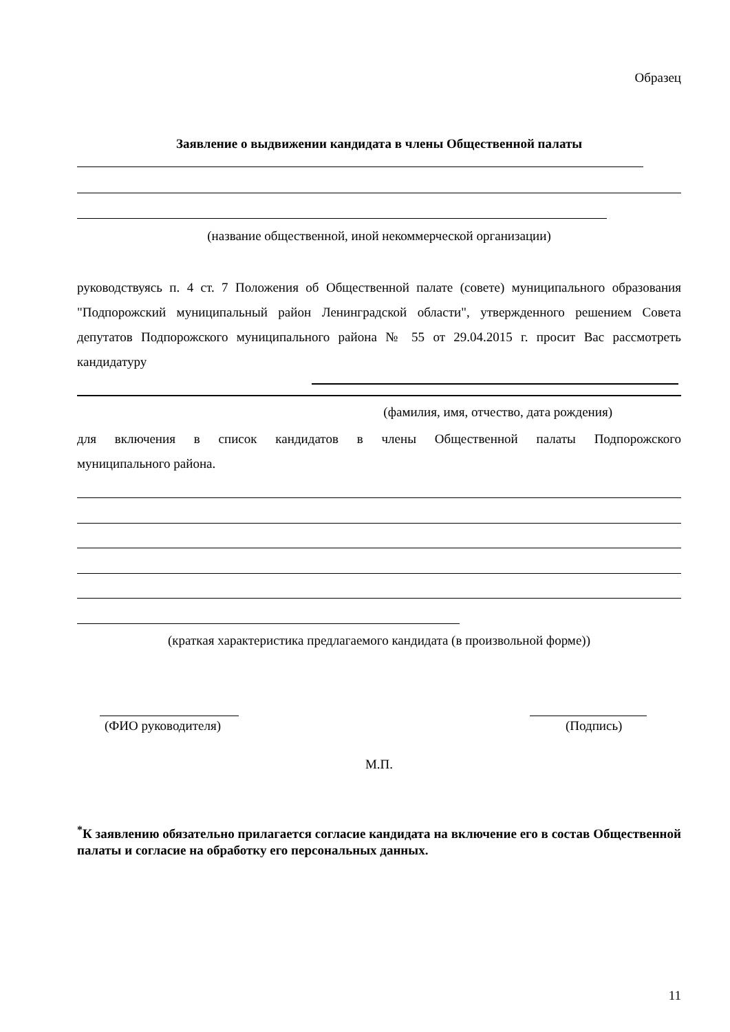Образец
Заявление о выдвижении кандидата в члены Общественной палаты
(название общественной, иной некоммерческой организации)
руководствуясь п. 4 ст. 7 Положения об Общественной палате (совете) муниципального образования "Подпорожский муниципальный район Ленинградской области", утвержденного решением Совета депутатов Подпорожского муниципального района № 55 от 29.04.2015 г. просит Вас рассмотреть кандидатуру
(фамилия, имя, отчество, дата рождения)
для включения в список кандидатов в члены Общественной палаты Подпорожского
муниципального района.
(краткая характеристика предлагаемого кандидата (в произвольной форме))
(ФИО руководителя) (Подпись)
М.П.
<sup>*</sup> К заявлению обязательно прилагается согласие кандидата на включение его в состав Общественной палаты и согласие на обработку его персональных данных.
11